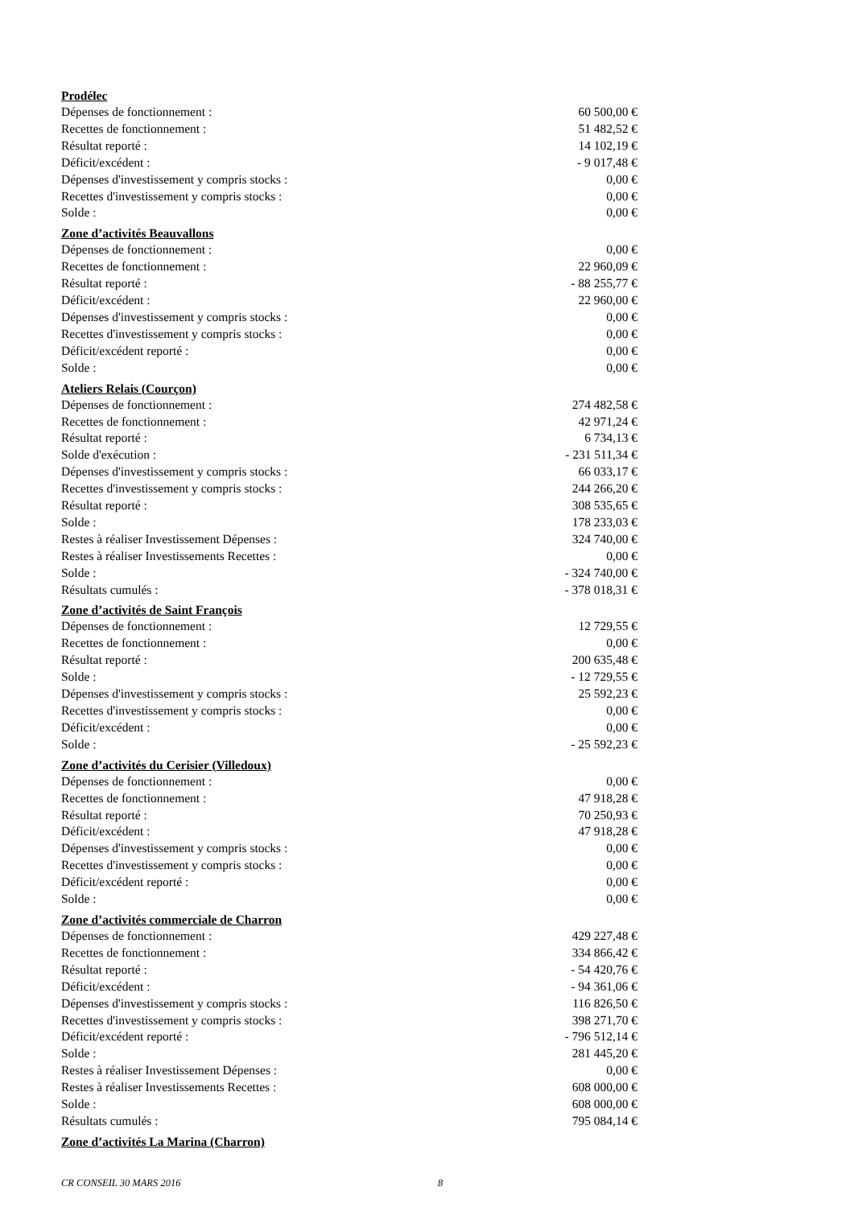Prodélec
| Dépenses de fonctionnement : | 60 500,00 € |
| Recettes de fonctionnement : | 51 482,52 € |
| Résultat reporté : | 14 102,19 € |
| Déficit/excédent : | - 9 017,48 € |
| Dépenses d'investissement y compris stocks : | 0,00 € |
| Recettes d'investissement y compris stocks : | 0,00 € |
| Solde : | 0,00 € |
Zone d’activités Beauvallons
| Dépenses de fonctionnement : | 0,00 € |
| Recettes de fonctionnement : | 22 960,09 € |
| Résultat reporté : | - 88 255,77 € |
| Déficit/excédent : | 22 960,00 € |
| Dépenses d'investissement y compris stocks : | 0,00 € |
| Recettes d'investissement y compris stocks : | 0,00 € |
| Déficit/excédent reporté : | 0,00 € |
| Solde : | 0,00 € |
Ateliers Relais (Courçon)
| Dépenses de fonctionnement : | 274 482,58 € |
| Recettes de fonctionnement : | 42 971,24 € |
| Résultat reporté : | 6 734,13 € |
| Solde d'exécution : | - 231 511,34 € |
| Dépenses d'investissement y compris stocks : | 66 033,17 € |
| Recettes d'investissement y compris stocks : | 244 266,20 € |
| Résultat reporté : | 308 535,65 € |
| Solde : | 178 233,03 € |
| Restes à réaliser Investissement Dépenses : | 324 740,00 € |
| Restes à réaliser Investissements Recettes : | 0,00 € |
| Solde : | - 324 740,00 € |
| Résultats cumulés : | - 378 018,31 € |
Zone d’activités de Saint François
| Dépenses de fonctionnement : | 12 729,55 € |
| Recettes de fonctionnement : | 0,00 € |
| Résultat reporté : | 200 635,48 € |
| Solde : | - 12 729,55 € |
| Dépenses d'investissement y compris stocks : | 25 592,23 € |
| Recettes d'investissement y compris stocks : | 0,00 € |
| Déficit/excédent : | 0,00 € |
| Solde : | - 25 592,23 € |
Zone d’activités du Cerisier (Villedoux)
| Dépenses de fonctionnement : | 0,00 € |
| Recettes de fonctionnement : | 47 918,28 € |
| Résultat reporté : | 70 250,93 € |
| Déficit/excédent : | 47 918,28 € |
| Dépenses d'investissement y compris stocks : | 0,00 € |
| Recettes d'investissement y compris stocks : | 0,00 € |
| Déficit/excédent reporté : | 0,00 € |
| Solde : | 0,00 € |
Zone d’activités commerciale de Charron
| Dépenses de fonctionnement : | 429 227,48 € |
| Recettes de fonctionnement : | 334 866,42 € |
| Résultat reporté : | - 54 420,76 € |
| Déficit/excédent : | - 94 361,06 € |
| Dépenses d'investissement y compris stocks : | 116 826,50 € |
| Recettes d'investissement y compris stocks : | 398 271,70 € |
| Déficit/excédent reporté : | - 796 512,14 € |
| Solde : | 281 445,20 € |
| Restes à réaliser Investissement Dépenses : | 0,00 € |
| Restes à réaliser Investissements Recettes : | 608 000,00 € |
| Solde : | 608 000,00 € |
| Résultats cumulés : | 795 084,14 € |
Zone d’activités La Marina (Charron)
CR CONSEIL 30 MARS 2016 8